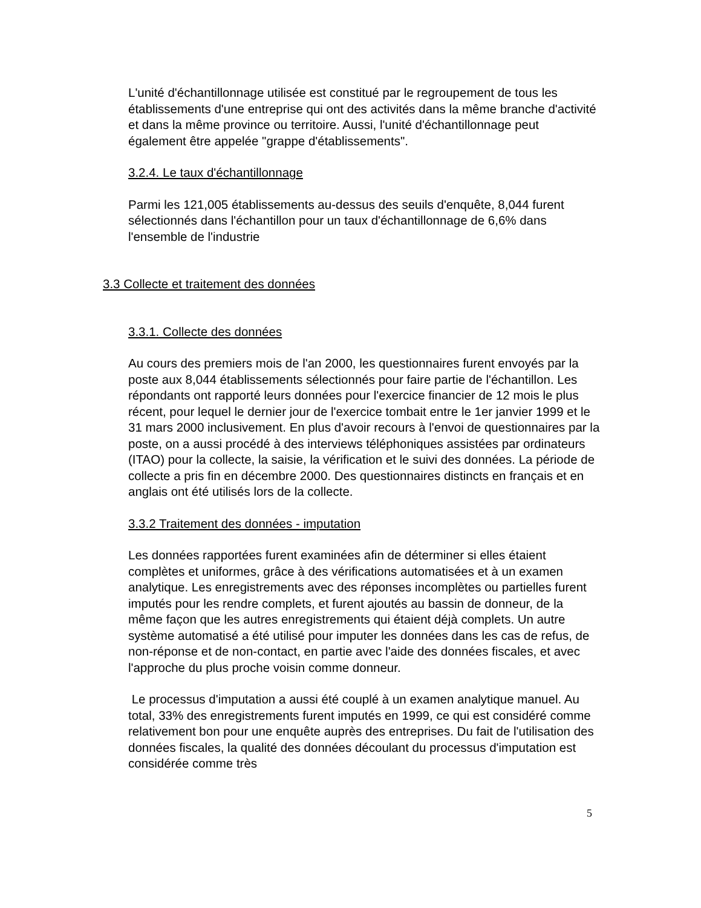L'unité d'échantillonnage utilisée est constitué par le regroupement de tous les établissements d'une entreprise qui ont des activités dans la même branche d'activité et dans la même province ou territoire. Aussi, l'unité d'échantillonnage peut également être appelée "grappe d'établissements".
3.2.4. Le taux d'échantillonnage
Parmi les 121,005 établissements au-dessus des seuils d'enquête, 8,044 furent sélectionnés dans l'échantillon pour un taux d'échantillonnage de 6,6% dans l'ensemble de l'industrie
3.3 Collecte et traitement des données
3.3.1. Collecte des données
Au cours des premiers mois de l'an 2000, les questionnaires furent envoyés par la poste aux 8,044 établissements sélectionnés pour faire partie de l'échantillon. Les répondants ont rapporté leurs données pour l'exercice financier de 12 mois le plus récent, pour lequel le dernier jour de l'exercice tombait entre le 1er janvier 1999 et le 31 mars 2000 inclusivement. En plus d'avoir recours à l'envoi de questionnaires par la poste, on a aussi procédé à des interviews téléphoniques assistées par ordinateurs (ITAO) pour la collecte, la saisie, la vérification et le suivi des données. La période de collecte a pris fin en décembre 2000. Des questionnaires distincts en français et en anglais ont été utilisés lors de la collecte.
3.3.2 Traitement des données - imputation
Les données rapportées furent examinées afin de déterminer si elles étaient complètes et uniformes, grâce à des vérifications automatisées et à un examen analytique. Les enregistrements avec des réponses incomplètes ou partielles furent imputés pour les rendre complets, et furent ajoutés au bassin de donneur, de la même façon que les autres enregistrements qui étaient déjà complets. Un autre système automatisé a été utilisé pour imputer les données dans les cas de refus, de non-réponse et de non-contact, en partie avec l'aide des données fiscales, et avec l'approche du plus proche voisin comme donneur.
Le processus d'imputation a aussi été couplé à un examen analytique manuel. Au total, 33% des enregistrements furent imputés en 1999, ce qui est considéré comme relativement bon pour une enquête auprès des entreprises. Du fait de l'utilisation des données fiscales, la qualité des données découlant du processus d'imputation est considérée comme très
5